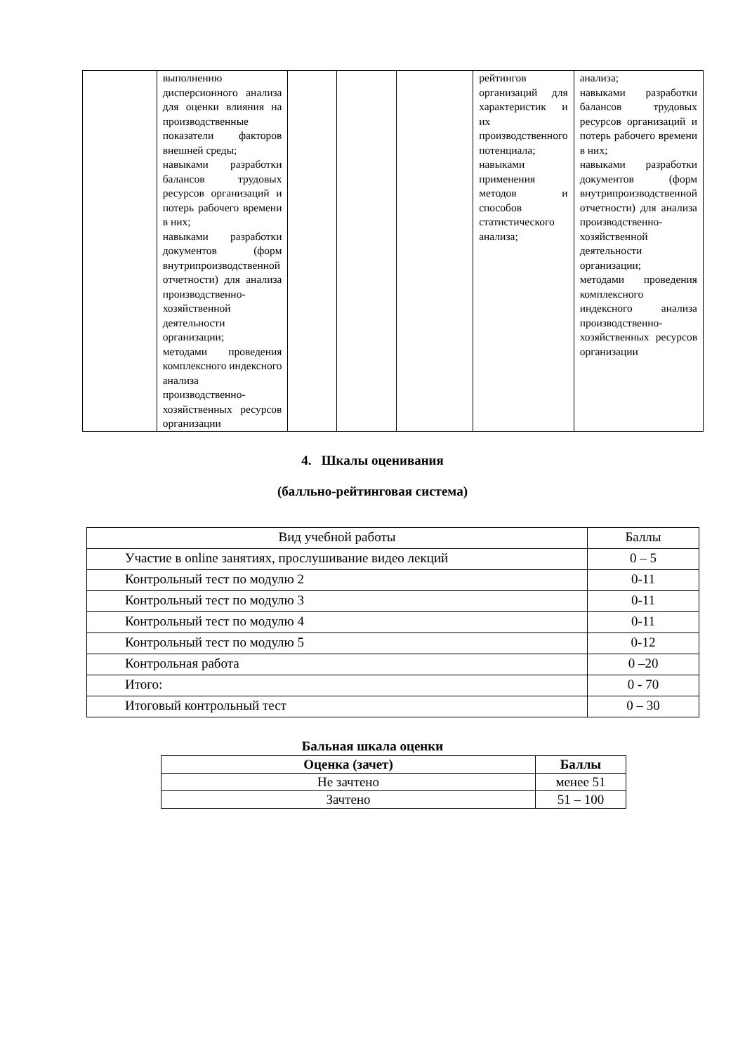| | выполнению дисперсионного анализа для оценки влияния на производственные показатели факторов внешней среды; навыками разработки балансов трудовых ресурсов организаций и потерь рабочего времени в них; навыками разработки документов (форм внутрипроизводственной отчетности) для анализа производственно-хозяйственной деятельности организации; методами проведения комплексного индексного анализа производственно-хозяйственных ресурсов организации | | | | рейтингов организаций для характеристик и их производственного потенциала; навыками применения методов и способов статистического анализа; | анализа; навыками разработки балансов трудовых ресурсов организаций и потерь рабочего времени в них; навыками разработки документов (форм внутрипроизводственной отчетности) для анализа производственно-хозяйственной деятельности организации; методами проведения комплексного индексного анализа производственно-хозяйственных ресурсов организации |
4. Шкалы оценивания
(балльно-рейтинговая система)
| Вид учебной работы | Баллы |
| Участие в online занятиях, прослушивание видео лекций | 0 – 5 |
| Контрольный тест по модулю 2 | 0-11 |
| Контрольный тест по модулю 3 | 0-11 |
| Контрольный тест по модулю 4 | 0-11 |
| Контрольный тест по модулю 5 | 0-12 |
| Контрольная работа | 0 –20 |
| Итого: | 0 - 70 |
| Итоговый контрольный тест | 0 – 30 |
Бальная шкала оценки
| Оценка (зачет) | Баллы |
| --- | --- |
| Не зачтено | менее 51 |
| Зачтено | 51 – 100 |